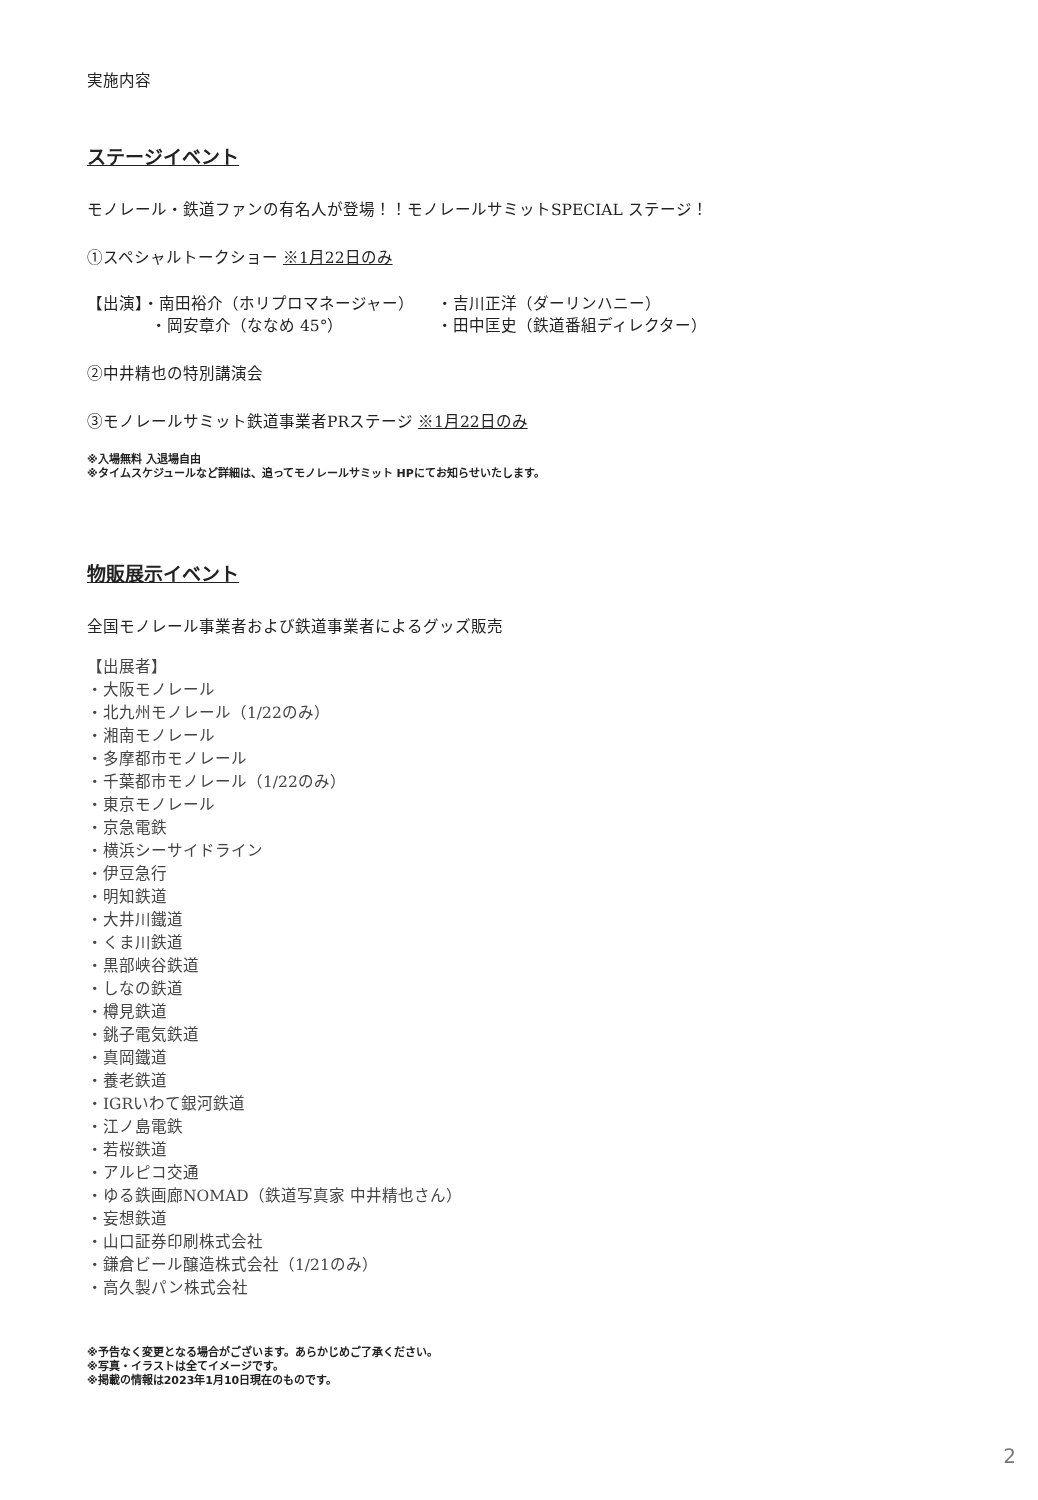実施内容
ステージイベント
モノレール・鉄道ファンの有名人が登場！！モノレールサミットSPECIAL ステージ！
①スペシャルトークショー ※1月22日のみ
【出演】・南田裕介（ホリプロマネージャー）
・岡安章介（ななめ 45°）
・吉川正洋（ダーリンハニー）
・田中匡史（鉄道番組ディレクター）
②中井精也の特別講演会
③モノレールサミット鉄道事業者PRステージ ※1月22日のみ
※入場無料 入退場自由
※タイムスケジュールなど詳細は、追ってモノレールサミット HPにてお知らせいたします。
物販展示イベント
全国モノレール事業者および鉄道事業者によるグッズ販売
【出展者】
・大阪モノレール
・北九州モノレール（1/22のみ）
・湘南モノレール
・多摩都市モノレール
・千葉都市モノレール（1/22のみ）
・東京モノレール
・京急電鉄
・横浜シーサイドライン
・伊豆急行
・明知鉄道
・大井川鐵道
・くま川鉄道
・黒部峡谷鉄道
・しなの鉄道
・樽見鉄道
・銚子電気鉄道
・真岡鐵道
・養老鉄道
・IGRいわて銀河鉄道
・江ノ島電鉄
・若桜鉄道
・アルピコ交通
・ゆる鉄画廊NOMAD（鉄道写真家 中井精也さん）
・妄想鉄道
・山口証券印刷株式会社
・鎌倉ビール醸造株式会社（1/21のみ）
・高久製パン株式会社
※予告なく変更となる場合がございます。あらかじめご了承ください。
※写真・イラストは全てイメージです。
※掲載の情報は2023年1月10日現在のものです。
2